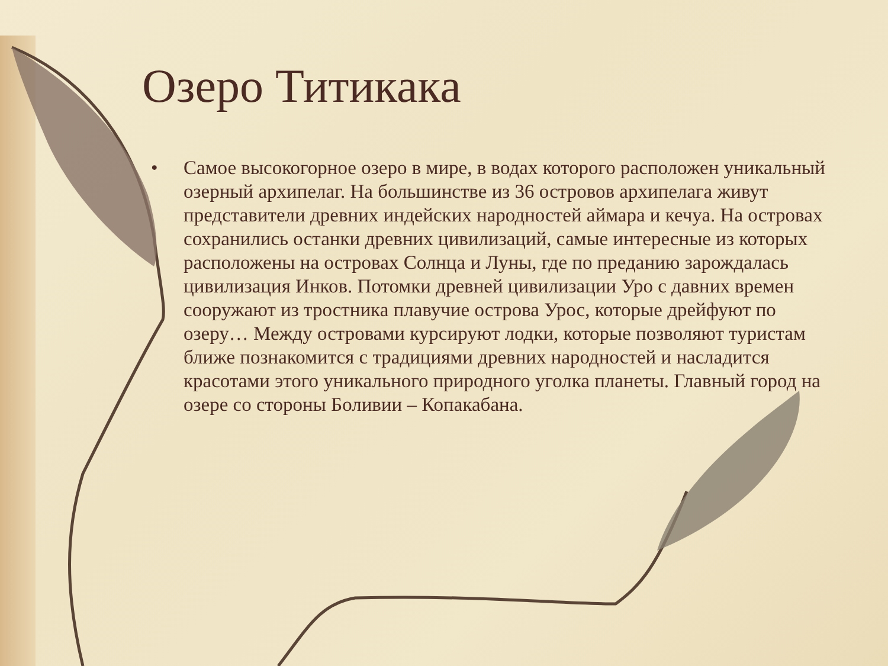Озеро Титикака
• Самое высокогорное озеро в мире, в водах которого расположен уникальный озерный архипелаг. На большинстве из 36 островов архипелага живут представители древних индейских народностей аймара и кечуа. На островах сохранились останки древних цивилизаций, самые интересные из которых расположены на островах Солнца и Луны, где по преданию зарождалась цивилизация Инков. Потомки древней цивилизации Уро с давних времен сооружают из тростника плавучие острова Урос, которые дрейфуют по озеру… Между островами курсируют лодки, которые позволяют туристам ближе познакомится с традициями древних народностей и насладится красотами этого уникального природного уголка планеты. Главный город на озере со стороны Боливии – Копакабана.